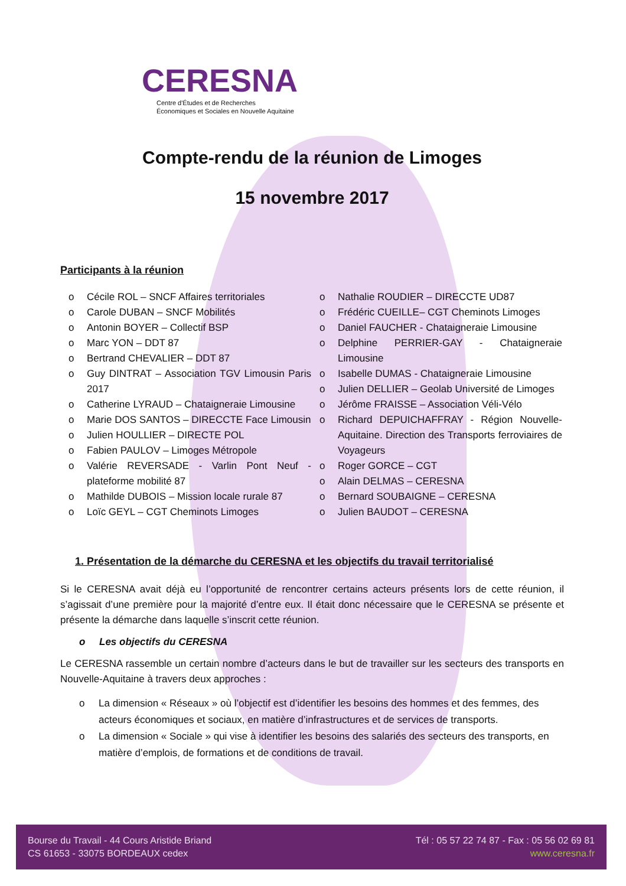CERESNA
Centre d'Études et de Recherches
Économiques et Sociales en Nouvelle Aquitaine
Compte-rendu de la réunion de Limoges
15 novembre 2017
Participants à la réunion
o Cécile ROL – SNCF Affaires territoriales
o Carole DUBAN – SNCF Mobilités
o Antonin BOYER – Collectif BSP
o Marc YON – DDT 87
o Bertrand CHEVALIER – DDT 87
o Guy DINTRAT – Association TGV Limousin Paris 2017
o Catherine LYRAUD – Chataigneraie Limousine
o Marie DOS SANTOS – DIRECCTE Face Limousin
o Julien HOULLIER – DIRECTE POL
o Fabien PAULOV – Limoges Métropole
o Valérie REVERSADE - Varlin Pont Neuf - plateforme mobilité 87
o Mathilde DUBOIS – Mission locale rurale 87
o Loïc GEYL – CGT Cheminots Limoges
o Nathalie ROUDIER – DIRECCTE UD87
o Frédéric CUEILLE– CGT Cheminots Limoges
o Daniel FAUCHER - Chataigneraie Limousine
o Delphine PERRIER-GAY - Chataigneraie Limousine
o Isabelle DUMAS - Chataigneraie Limousine
o Julien DELLIER – Geolab Université de Limoges
o Jérôme FRAISSE – Association Véli-Vélo
o Richard DEPUICHAFFRAY - Région Nouvelle-Aquitaine. Direction des Transports ferroviaires de Voyageurs
o Roger GORCE – CGT
o Alain DELMAS – CERESNA
o Bernard SOUBAIGNE – CERESNA
o Julien BAUDOT – CERESNA
1. Présentation de la démarche du CERESNA et les objectifs du travail territorialisé
Si le CERESNA avait déjà eu l’opportunité de rencontrer certains acteurs présents lors de cette réunion, il s’agissait d’une première pour la majorité d’entre eux. Il était donc nécessaire que le CERESNA se présente et présente la démarche dans laquelle s’inscrit cette réunion.
o Les objectifs du CERESNA
Le CERESNA rassemble un certain nombre d’acteurs dans le but de travailler sur les secteurs des transports en Nouvelle-Aquitaine à travers deux approches :
o La dimension « Réseaux » où l’objectif est d’identifier les besoins des hommes et des femmes, des acteurs économiques et sociaux, en matière d’infrastructures et de services de transports.
o La dimension « Sociale » qui vise à identifier les besoins des salariés des secteurs des transports, en matière d’emplois, de formations et de conditions de travail.
Bourse du Travail - 44 Cours Aristide Briand
CS 61653 - 33075 BORDEAUX cedex
Tél : 05 57 22 74 87 - Fax : 05 56 02 69 81
www.ceresna.fr